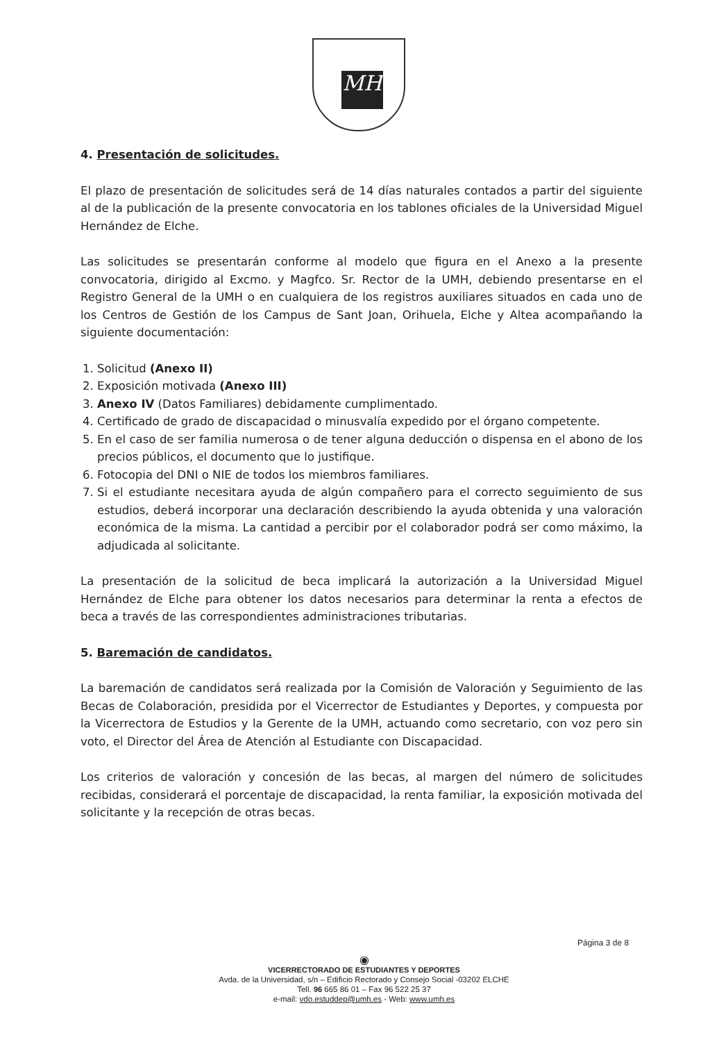MH
4. Presentación de solicitudes.
El plazo de presentación de solicitudes será de 14 días naturales contados a partir del siguiente al de la publicación de la presente convocatoria en los tablones oficiales de la Universidad Miguel Hernández de Elche.
Las solicitudes se presentarán conforme al modelo que figura en el Anexo a la presente convocatoria, dirigido al Excmo. y Magfco. Sr. Rector de la UMH, debiendo presentarse en el Registro General de la UMH o en cualquiera de los registros auxiliares situados en cada uno de los Centros de Gestión de los Campus de Sant Joan, Orihuela, Elche y Altea acompañando la siguiente documentación:
1. Solicitud (Anexo II)
2. Exposición motivada (Anexo III)
3. Anexo IV (Datos Familiares) debidamente cumplimentado.
4. Certificado de grado de discapacidad o minusvalía expedido por el órgano competente.
5. En el caso de ser familia numerosa o de tener alguna deducción o dispensa en el abono de los precios públicos, el documento que lo justifique.
6. Fotocopia del DNI o NIE de todos los miembros familiares.
7. Si el estudiante necesitara ayuda de algún compañero para el correcto seguimiento de sus estudios, deberá incorporar una declaración describiendo la ayuda obtenida y una valoración económica de la misma. La cantidad a percibir por el colaborador podrá ser como máximo, la adjudicada al solicitante.
La presentación de la solicitud de beca implicará la autorización a la Universidad Miguel Hernández de Elche para obtener los datos necesarios para determinar la renta a efectos de beca a través de las correspondientes administraciones tributarias.
5. Baremación de candidatos.
La baremación de candidatos será realizada por la Comisión de Valoración y Seguimiento de las Becas de Colaboración, presidida por el Vicerrector de Estudiantes y Deportes, y compuesta por la Vicerrectora de Estudios y la Gerente de la UMH, actuando como secretario, con voz pero sin voto, el Director del Área de Atención al Estudiante con Discapacidad.
Los criterios de valoración y concesión de las becas, al margen del número de solicitudes recibidas, considerará el porcentaje de discapacidad, la renta familiar, la exposición motivada del solicitante y la recepción de otras becas.
Página 3 de 8
◉
VICERRECTORADO DE ESTUDIANTES Y DEPORTES
Avda. de la Universidad, s/n – Edificio Rectorado y Consejo Social -03202 ELCHE
Tell. 96 665 86 01 – Fax 96 522 25 37
e-mail: vdo.estuddep@umh.es - Web: www.umh.es